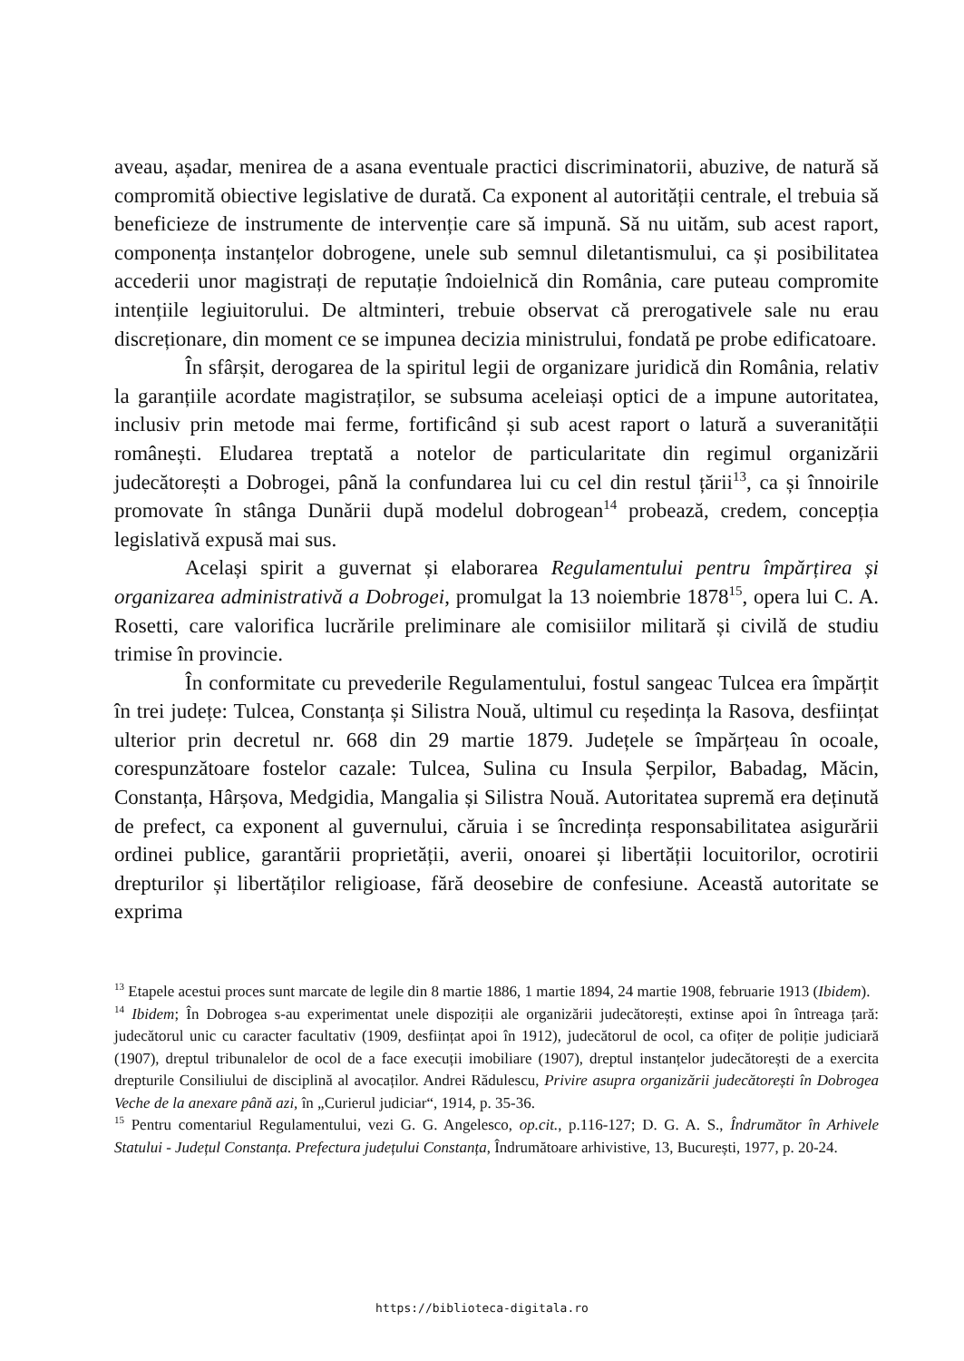aveau, așadar, menirea de a asana eventuale practici discriminatorii, abuzive, de natură să compromită obiective legislative de durată. Ca exponent al autorității centrale, el trebuia să beneficieze de instrumente de intervenție care să impună. Să nu uităm, sub acest raport, componența instanțelor dobrogene, unele sub semnul diletantismului, ca și posibilitatea accederii unor magistrați de reputație îndoielnică din România, care puteau compromite intențiile legiuitorului. De altminteri, trebuie observat că prerogativele sale nu erau discreționare, din moment ce se impunea decizia ministrului, fondată pe probe edificatoare.
În sfârșit, derogarea de la spiritul legii de organizare juridică din România, relativ la garanțiile acordate magistraților, se subsuma aceleiași optici de a impune autoritatea, inclusiv prin metode mai ferme, fortificând și sub acest raport o latură a suveranității românești. Eludarea treptată a notelor de particularitate din regimul organizării judecătorești a Dobrogei, până la confundarea lui cu cel din restul țării<sup>13</sup>, ca și înnoirile promovate în stânga Dunării după modelul dobrogean<sup>14</sup> probează, credem, concepția legislativă expusă mai sus.
Același spirit a guvernat și elaborarea Regulamentului pentru împărțirea și organizarea administrativă a Dobrogei, promulgat la 13 noiembrie 1878<sup>15</sup>, opera lui C. A. Rosetti, care valorifica lucrările preliminare ale comisiilor militară și civilă de studiu trimise în provincie.
În conformitate cu prevederile Regulamentului, fostul sangeac Tulcea era împărțit în trei județe: Tulcea, Constanța și Silistra Nouă, ultimul cu reședința la Rasova, desființat ulterior prin decretul nr. 668 din 29 martie 1879. Județele se împărțeau în ocoale, corespunzătoare fostelor cazale: Tulcea, Sulina cu Insula Șerpilor, Babadag, Măcin, Constanța, Hârșova, Medgidia, Mangalia și Silistra Nouă. Autoritatea supremă era deținută de prefect, ca exponent al guvernului, căruia i se încredința responsabilitatea asigurării ordinei publice, garantării proprietății, averii, onoarei și libertății locuitorilor, ocrotirii drepturilor și libertăților religioase, fără deosebire de confesiune. Această autoritate se exprima
<sup>13</sup> Etapele acestui proces sunt marcate de legile din 8 martie 1886, 1 martie 1894, 24 martie 1908, februarie 1913 (Ibidem).
<sup>14</sup> Ibidem; În Dobrogea s-au experimentat unele dispoziții ale organizării judecătorești, extinse apoi în întreaga țară: judecătorul unic cu caracter facultativ (1909, desființat apoi în 1912), judecătorul de ocol, ca ofițer de poliție judiciară (1907), dreptul tribunalelor de ocol de a face execuții imobiliare (1907), dreptul instanțelor judecătorești de a exercita drepturile Consiliului de disciplină al avocaților. Andrei Rădulescu, Privire asupra organizării judecătorești în Dobrogea Veche de la anexare până azi, în „Curierul judiciar“, 1914, p. 35-36.
<sup>15</sup> Pentru comentariul Regulamentului, vezi G. G. Angelesco, op.cit., p.116-127; D. G. A. S., Îndrumător în Arhivele Statului - Județul Constanța. Prefectura județului Constanța, Îndrumătoare arhivistive, 13, București, 1977, p. 20-24.
https://biblioteca-digitala.ro